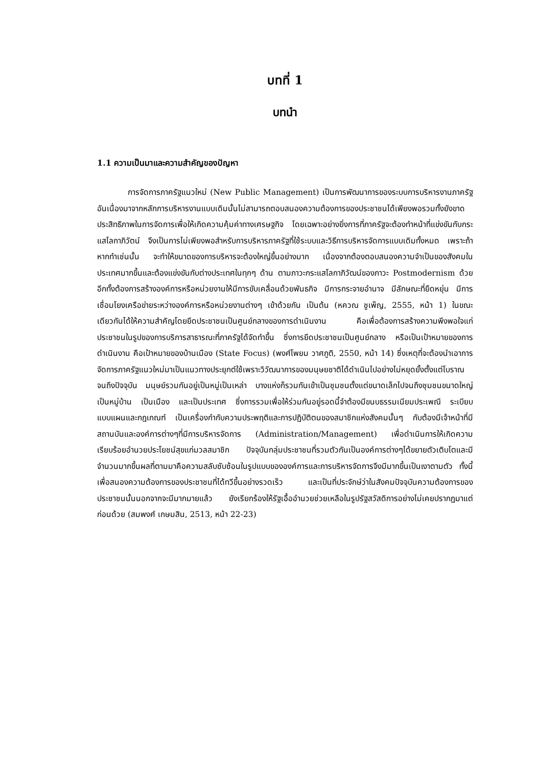บทที่ 1
บทนำ
1.1 ความเป็นมาและความสำคัญของปัญหา
การจัดการภาครัฐแนวใหม่ (New Public Management) เป็นการพัฒนาการของระบบการบริหารงานภาครัฐอันเนื่องมาจากหลักการบริหารงานแบบเดิมนั้นไม่สามารถตอบสนองความต้องการของประชาชนได้เพียงพอรวมทั้งยังขาดประสิทธิภาพในการจัดการเพื่อให้เกิดความคุ้มค่าทางเศรษฐกิจ โดยเฉพาะอย่างยิ่งการที่ภาครัฐจะต้องทำหน้าที่แข่งขันกับกระแสโลกาภิวัตน์ จึงเป็นการไม่เพียงพอสำหรับการบริหารภาครัฐที่ใช้ระบบและวิธีการบริหารจัดการแบบเดิมทั้งหมด เพราะถ้าหากทำเช่นนั้น จะทำให้ขนาดของการบริหารจะต้องใหญ่ขึ้นอย่างมาก เนื่องจากต้องตอบสนองความจำเป็นของสังคมในประเทศมากขึ้นและต้องแข่งขันกับต่างประเทศในทุกๆ ด้าน ตามภาวะกระแสโลกาภิวัฒน์ของภาวะ Postmodernism ด้วย อีกทั้งต้องการสร้างองค์การหรือหน่วยงานให้มีการขับเคลื่อนด้วยพันธกิจ มีการกระจายอำนาจ มีลักษณะที่ยืดหยุ่น มีการเชื่อมโยงเครือข่ายระหว่างองค์การหรือหน่วยงานต่างๆ เข้าด้วยกัน เป็นต้น (หควณ ชูเพ็ญ, 2555, หน้า 1) ในขณะเดียวกันได้ให้ความสำคัญโดยยึดประชาชนเป็นศูนย์กลางของการดำเนินงาน คือเพื่อต้องการสร้างความพึงพอใจแก่ประชาชนในรูปของการบริการสาธารณะที่ภาครัฐได้จัดทำขึ้น ซึ่งการยึดประชาชนเป็นศูนย์กลาง หรือเป็นเป้าหมายของการดำเนินงาน คือเป้าหมายของบ้านเมือง (State Focus) (พงศ์โพยม วาศภูติ, 2550, หน้า 14) ซึ่งเหตุที่จะต้องนำเอาการจัดการภาครัฐแนวใหม่มาเป็นแนวทางประยุกต์ใช้เพราะวิวัฒนาการของมนุษยชาติได้ดำเนินไปอย่างไม่หยุดยั้งตั้งแต่โบราณจนถึงปัจจุบัน มนุษย์รวมกันอยู่เป็นหมู่เป็นเหล่า บางแห่งก็รวมกันเข้าเป็นชุมชนตั้งแต่ขนาดเล็กไปจนถึงชุมชนขนาดใหญ่ เป็นหมู่บ้าน เป็นเมือง และเป็นประเทศ ซึ่งการรวมเพื่อให้ร่วมกันอยู่รอดนี้จำต้องมีขนบธรรมเนียมประเพณี ระเบียบแบบแผนและกฎเกณฑ์ เป็นเครื่องกำกับความประพฤติและการปฏิบัติตนของสมาชิกแห่งสังคมนั้นๆ กับต้องมีเจ้าหน้าที่มีสถานบันและองค์การต่างๆที่มีการบริหารจัดการ (Administration/Management) เพื่อดำเนินการให้เกิดความเรียบร้อยอำนวยประโยชน์สุขแก่มวลสมาชิก ปัจจุบันกลุ่มประชาชนที่รวมตัวกันเป็นองค์การต่างๆได้ขยายตัวเติบโตและมีจำนวนมากขึ้นผลที่ตามมาคือความสลับซับซ้อนในรูปแบบขององค์การและการบริหารจัดการจึงมีมากขึ้นเป็นเงาตามตัว ทั้งนี้เพื่อสนองความต้องการของประชาชนที่ได้ทวีขึ้นอย่างรวดเร็ว และเป็นที่ประจักษ์ว่าในสังคมปัจจุบันความต้องการของประชาชนนั้นนอกจากจะมีมากมายแล้ว ยังเรียกร้องให้รัฐเอื้ออำนวยช่วยเหลือในรูปรัฐสวัสดิการอย่างไม่เคยปรากฏมาแต่ก่อนด้วย (สมพงศ์ เกษมสิน, 2513, หน้า 22-23)